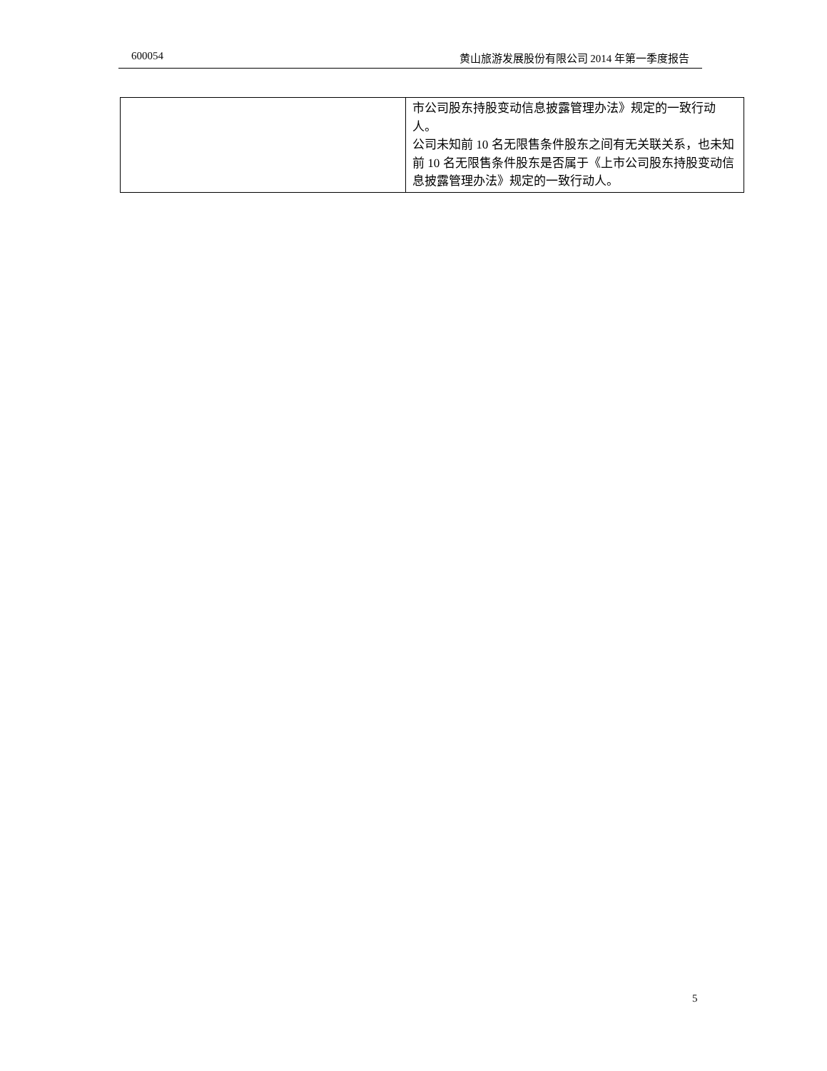600054 黄山旅游发展股份有限公司 2014 年第一季度报告
| | 市公司股东持股变动信息披露管理办法》规定的一致行动人。 公司未知前 10 名无限售条件股东之间有无关联关系，也未知前 10 名无限售条件股东是否属于《上市公司股东持股变动信息披露管理办法》规定的一致行动人。 |
5